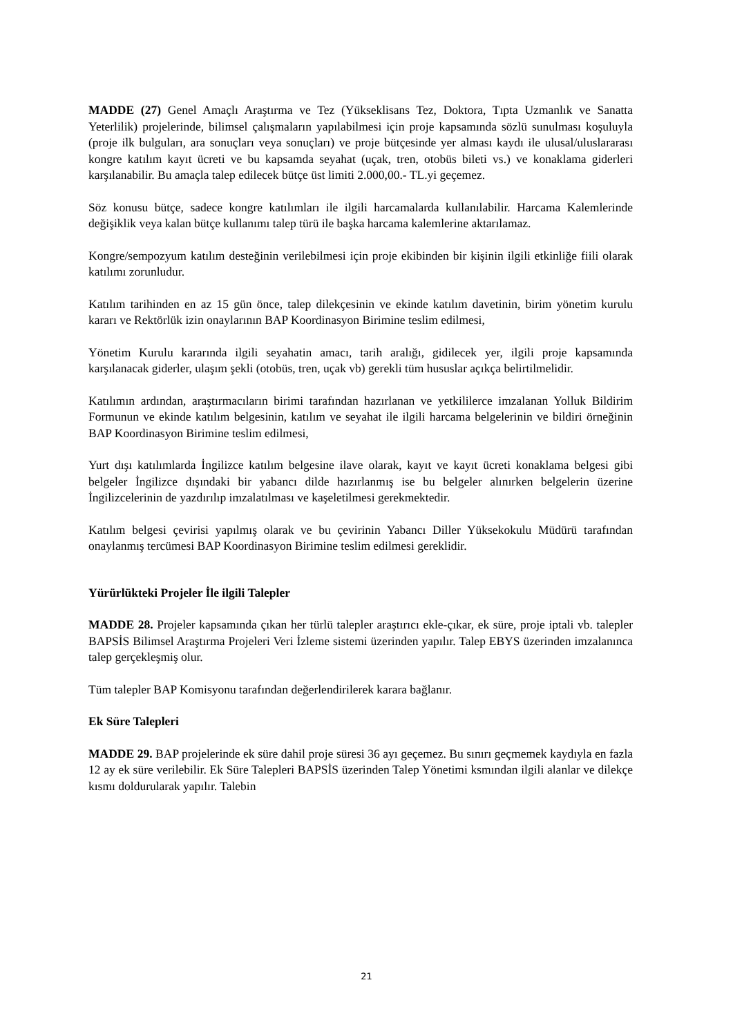MADDE (27) Genel Amaçlı Araştırma ve Tez (Yükseklisans Tez, Doktora, Tıpta Uzmanlık ve Sanatta Yeterlilik) projelerinde, bilimsel çalışmaların yapılabilmesi için proje kapsamında sözlü sunulması koşuluyla (proje ilk bulguları, ara sonuçları veya sonuçları) ve proje bütçesinde yer alması kaydı ile ulusal/uluslararası kongre katılım kayıt ücreti ve bu kapsamda seyahat (uçak, tren, otobüs bileti vs.) ve konaklama giderleri karşılanabilir. Bu amaçla talep edilecek bütçe üst limiti 2.000,00.- TL.yi geçemez.
Söz konusu bütçe, sadece kongre katılımları ile ilgili harcamalarda kullanılabilir. Harcama Kalemlerinde değişiklik veya kalan bütçe kullanımı talep türü ile başka harcama kalemlerine aktarılamaz.
Kongre/sempozyum katılım desteğinin verilebilmesi için proje ekibinden bir kişinin ilgili etkinliğe fiili olarak katılımı zorunludur.
Katılım tarihinden en az 15 gün önce, talep dilekçesinin ve ekinde katılım davetinin, birim yönetim kurulu kararı ve Rektörlük izin onaylarının BAP Koordinasyon Birimine teslim edilmesi,
Yönetim Kurulu kararında ilgili seyahatin amacı, tarih aralığı, gidilecek yer, ilgili proje kapsamında karşılanacak giderler, ulaşım şekli (otobüs, tren, uçak vb) gerekli tüm hususlar açıkça belirtilmelidir.
Katılımın ardından, araştırmacıların birimi tarafından hazırlanan ve yetkililerce imzalanan Yolluk Bildirim Formunun ve ekinde katılım belgesinin, katılım ve seyahat ile ilgili harcama belgelerinin ve bildiri örneğinin BAP Koordinasyon Birimine teslim edilmesi,
Yurt dışı katılımlarda İngilizce katılım belgesine ilave olarak, kayıt ve kayıt ücreti konaklama belgesi gibi belgeler İngilizce dışındaki bir yabancı dilde hazırlanmış ise bu belgeler alınırken belgelerin üzerine İngilizcelerinin de yazdırılıp imzalatılması ve kaşeletilmesi gerekmektedir.
Katılım belgesi çevirisi yapılmış olarak ve bu çevirinin Yabancı Diller Yüksekokulu Müdürü tarafından onaylanmış tercümesi BAP Koordinasyon Birimine teslim edilmesi gereklidir.
Yürürlükteki Projeler İle ilgili Talepler
MADDE 28. Projeler kapsamında çıkan her türlü talepler araştırıcı ekle-çıkar, ek süre, proje iptali vb. talepler BAPSİS Bilimsel Araştırma Projeleri Veri İzleme sistemi üzerinden yapılır. Talep EBYS üzerinden imzalanınca talep gerçekleşmiş olur.
Tüm talepler BAP Komisyonu tarafından değerlendirilerek karara bağlanır.
Ek Süre Talepleri
MADDE 29. BAP projelerinde ek süre dahil proje süresi 36 ayı geçemez. Bu sınırı geçmemek kaydıyla en fazla 12 ay ek süre verilebilir. Ek Süre Talepleri BAPSİS üzerinden Talep Yönetimi ksmından ilgili alanlar ve dilekçe kısmı doldurularak yapılır. Talebin
21